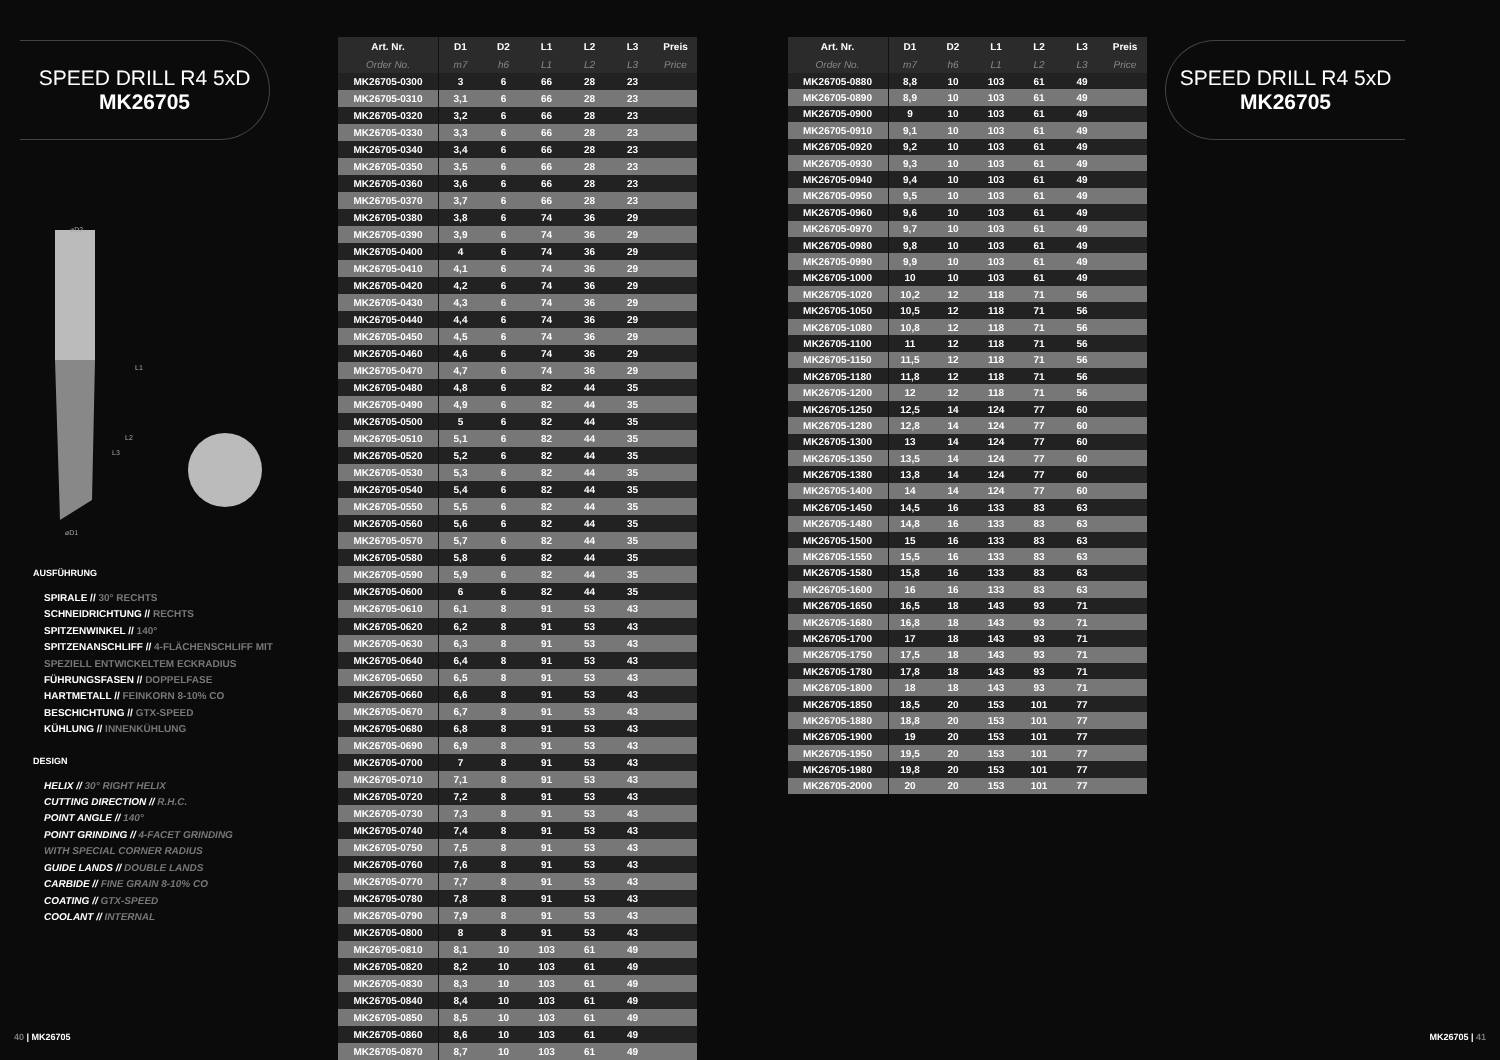SPEED DRILL R4 5xD
MK26705
⌀D2
⌀D1
L1
L2
L3
AUSFÜHRUNG
SPIRALE // 30° RECHTS
SCHNEIDRICHTUNG // RECHTS
SPITZENWINKEL // 140°
SPITZENANSCHLIFF // 4-FLÄCHENSCHLIFF MIT
SPEZIELL ENTWICKELTEM ECKRADIUS
FÜHRUNGSFASEN // DOPPELFASE
HARTMETALL // FEINKORN 8-10% CO
BESCHICHTUNG // GTX-SPEED
KÜHLUNG // INNENKÜHLUNG
DESIGN
HELIX // 30° RIGHT HELIX
CUTTING DIRECTION // R.H.C.
POINT ANGLE // 140°
POINT GRINDING // 4-FACET GRINDING
WITH SPECIAL CORNER RADIUS
GUIDE LANDS // DOUBLE LANDS
CARBIDE // FINE GRAIN 8-10% CO
COATING // GTX-SPEED
COOLANT // INTERNAL
| Art. Nr. | D1 | D2 | L1 | L2 | L3 | Preis |
| --- | --- | --- | --- | --- | --- | --- |
| Order No. | m7 | h6 | L1 | L2 | L3 | Price |
| MK26705-0300 | 3 | 6 | 66 | 28 | 23 | |
| MK26705-0310 | 3,1 | 6 | 66 | 28 | 23 | |
| MK26705-0320 | 3,2 | 6 | 66 | 28 | 23 | |
| MK26705-0330 | 3,3 | 6 | 66 | 28 | 23 | |
| MK26705-0340 | 3,4 | 6 | 66 | 28 | 23 | |
| MK26705-0350 | 3,5 | 6 | 66 | 28 | 23 | |
| MK26705-0360 | 3,6 | 6 | 66 | 28 | 23 | |
| MK26705-0370 | 3,7 | 6 | 66 | 28 | 23 | |
| MK26705-0380 | 3,8 | 6 | 74 | 36 | 29 | |
| MK26705-0390 | 3,9 | 6 | 74 | 36 | 29 | |
| MK26705-0400 | 4 | 6 | 74 | 36 | 29 | |
| MK26705-0410 | 4,1 | 6 | 74 | 36 | 29 | |
| MK26705-0420 | 4,2 | 6 | 74 | 36 | 29 | |
| MK26705-0430 | 4,3 | 6 | 74 | 36 | 29 | |
| MK26705-0440 | 4,4 | 6 | 74 | 36 | 29 | |
| MK26705-0450 | 4,5 | 6 | 74 | 36 | 29 | |
| MK26705-0460 | 4,6 | 6 | 74 | 36 | 29 | |
| MK26705-0470 | 4,7 | 6 | 74 | 36 | 29 | |
| MK26705-0480 | 4,8 | 6 | 82 | 44 | 35 | |
| MK26705-0490 | 4,9 | 6 | 82 | 44 | 35 | |
| MK26705-0500 | 5 | 6 | 82 | 44 | 35 | |
| MK26705-0510 | 5,1 | 6 | 82 | 44 | 35 | |
| MK26705-0520 | 5,2 | 6 | 82 | 44 | 35 | |
| MK26705-0530 | 5,3 | 6 | 82 | 44 | 35 | |
| MK26705-0540 | 5,4 | 6 | 82 | 44 | 35 | |
| MK26705-0550 | 5,5 | 6 | 82 | 44 | 35 | |
| MK26705-0560 | 5,6 | 6 | 82 | 44 | 35 | |
| MK26705-0570 | 5,7 | 6 | 82 | 44 | 35 | |
| MK26705-0580 | 5,8 | 6 | 82 | 44 | 35 | |
| MK26705-0590 | 5,9 | 6 | 82 | 44 | 35 | |
| MK26705-0600 | 6 | 6 | 82 | 44 | 35 | |
| MK26705-0610 | 6,1 | 8 | 91 | 53 | 43 | |
| MK26705-0620 | 6,2 | 8 | 91 | 53 | 43 | |
| MK26705-0630 | 6,3 | 8 | 91 | 53 | 43 | |
| MK26705-0640 | 6,4 | 8 | 91 | 53 | 43 | |
| MK26705-0650 | 6,5 | 8 | 91 | 53 | 43 | |
| MK26705-0660 | 6,6 | 8 | 91 | 53 | 43 | |
| MK26705-0670 | 6,7 | 8 | 91 | 53 | 43 | |
| MK26705-0680 | 6,8 | 8 | 91 | 53 | 43 | |
| MK26705-0690 | 6,9 | 8 | 91 | 53 | 43 | |
| MK26705-0700 | 7 | 8 | 91 | 53 | 43 | |
| MK26705-0710 | 7,1 | 8 | 91 | 53 | 43 | |
| MK26705-0720 | 7,2 | 8 | 91 | 53 | 43 | |
| MK26705-0730 | 7,3 | 8 | 91 | 53 | 43 | |
| MK26705-0740 | 7,4 | 8 | 91 | 53 | 43 | |
| MK26705-0750 | 7,5 | 8 | 91 | 53 | 43 | |
| MK26705-0760 | 7,6 | 8 | 91 | 53 | 43 | |
| MK26705-0770 | 7,7 | 8 | 91 | 53 | 43 | |
| MK26705-0780 | 7,8 | 8 | 91 | 53 | 43 | |
| MK26705-0790 | 7,9 | 8 | 91 | 53 | 43 | |
| MK26705-0800 | 8 | 8 | 91 | 53 | 43 | |
| MK26705-0810 | 8,1 | 10 | 103 | 61 | 49 | |
| MK26705-0820 | 8,2 | 10 | 103 | 61 | 49 | |
| MK26705-0830 | 8,3 | 10 | 103 | 61 | 49 | |
| MK26705-0840 | 8,4 | 10 | 103 | 61 | 49 | |
| MK26705-0850 | 8,5 | 10 | 103 | 61 | 49 | |
| MK26705-0860 | 8,6 | 10 | 103 | 61 | 49 | |
| MK26705-0870 | 8,7 | 10 | 103 | 61 | 49 | |
| Art. Nr. | D1 | D2 | L1 | L2 | L3 | Preis |
| --- | --- | --- | --- | --- | --- | --- |
| Order No. | m7 | h6 | L1 | L2 | L3 | Price |
| MK26705-0880 | 8,8 | 10 | 103 | 61 | 49 | |
| MK26705-0890 | 8,9 | 10 | 103 | 61 | 49 | |
| MK26705-0900 | 9 | 10 | 103 | 61 | 49 | |
| MK26705-0910 | 9,1 | 10 | 103 | 61 | 49 | |
| MK26705-0920 | 9,2 | 10 | 103 | 61 | 49 | |
| MK26705-0930 | 9,3 | 10 | 103 | 61 | 49 | |
| MK26705-0940 | 9,4 | 10 | 103 | 61 | 49 | |
| MK26705-0950 | 9,5 | 10 | 103 | 61 | 49 | |
| MK26705-0960 | 9,6 | 10 | 103 | 61 | 49 | |
| MK26705-0970 | 9,7 | 10 | 103 | 61 | 49 | |
| MK26705-0980 | 9,8 | 10 | 103 | 61 | 49 | |
| MK26705-0990 | 9,9 | 10 | 103 | 61 | 49 | |
| MK26705-1000 | 10 | 10 | 103 | 61 | 49 | |
| MK26705-1020 | 10,2 | 12 | 118 | 71 | 56 | |
| MK26705-1050 | 10,5 | 12 | 118 | 71 | 56 | |
| MK26705-1080 | 10,8 | 12 | 118 | 71 | 56 | |
| MK26705-1100 | 11 | 12 | 118 | 71 | 56 | |
| MK26705-1150 | 11,5 | 12 | 118 | 71 | 56 | |
| MK26705-1180 | 11,8 | 12 | 118 | 71 | 56 | |
| MK26705-1200 | 12 | 12 | 118 | 71 | 56 | |
| MK26705-1250 | 12,5 | 14 | 124 | 77 | 60 | |
| MK26705-1280 | 12,8 | 14 | 124 | 77 | 60 | |
| MK26705-1300 | 13 | 14 | 124 | 77 | 60 | |
| MK26705-1350 | 13,5 | 14 | 124 | 77 | 60 | |
| MK26705-1380 | 13,8 | 14 | 124 | 77 | 60 | |
| MK26705-1400 | 14 | 14 | 124 | 77 | 60 | |
| MK26705-1450 | 14,5 | 16 | 133 | 83 | 63 | |
| MK26705-1480 | 14,8 | 16 | 133 | 83 | 63 | |
| MK26705-1500 | 15 | 16 | 133 | 83 | 63 | |
| MK26705-1550 | 15,5 | 16 | 133 | 83 | 63 | |
| MK26705-1580 | 15,8 | 16 | 133 | 83 | 63 | |
| MK26705-1600 | 16 | 16 | 133 | 83 | 63 | |
| MK26705-1650 | 16,5 | 18 | 143 | 93 | 71 | |
| MK26705-1680 | 16,8 | 18 | 143 | 93 | 71 | |
| MK26705-1700 | 17 | 18 | 143 | 93 | 71 | |
| MK26705-1750 | 17,5 | 18 | 143 | 93 | 71 | |
| MK26705-1780 | 17,8 | 18 | 143 | 93 | 71 | |
| MK26705-1800 | 18 | 18 | 143 | 93 | 71 | |
| MK26705-1850 | 18,5 | 20 | 153 | 101 | 77 | |
| MK26705-1880 | 18,8 | 20 | 153 | 101 | 77 | |
| MK26705-1900 | 19 | 20 | 153 | 101 | 77 | |
| MK26705-1950 | 19,5 | 20 | 153 | 101 | 77 | |
| MK26705-1980 | 19,8 | 20 | 153 | 101 | 77 | |
| MK26705-2000 | 20 | 20 | 153 | 101 | 77 | |
SPEED DRILL R4 5xD
MK26705
40 | MK26705 MK26705 | 41